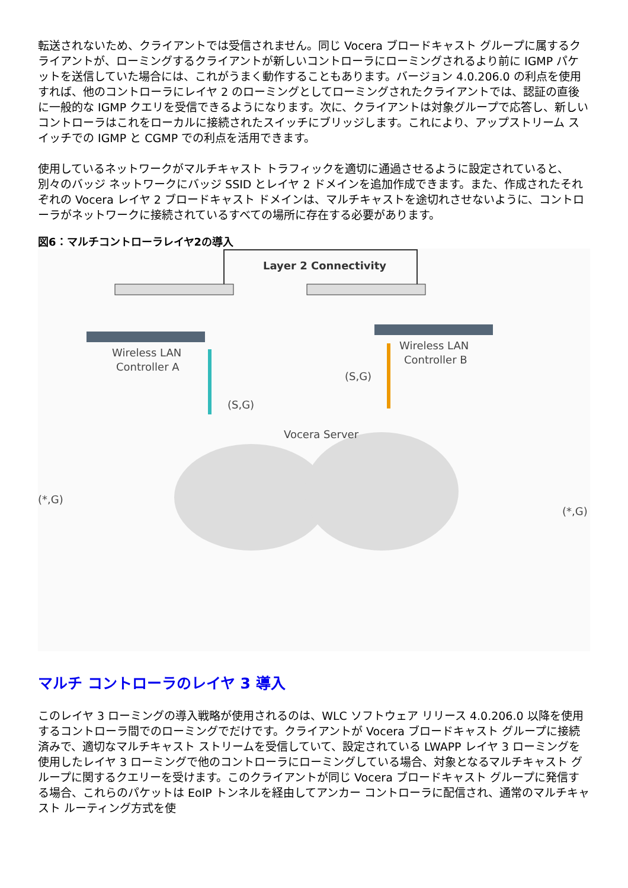転送されないため、クライアントでは受信されません。同じ Vocera ブロードキャスト グループに属するクライアントが、ローミングするクライアントが新しいコントローラにローミングされるより前に IGMP パケットを送信していた場合には、これがうまく動作することもあります。バージョン 4.0.206.0 の利点を使用すれば、他のコントローラにレイヤ 2 のローミングとしてローミングされたクライアントでは、認証の直後に一般的な IGMP クエリを受信できるようになります。次に、クライアントは対象グループで応答し、新しいコントローラはこれをローカルに接続されたスイッチにブリッジします。これにより、アップストリーム スイッチでの IGMP と CGMP での利点を活用できます。
使用しているネットワークがマルチキャスト トラフィックを適切に通過させるように設定されていると、別々のバッジ ネットワークにバッジ SSID とレイヤ 2 ドメインを追加作成できます。また、作成されたそれぞれの Vocera レイヤ 2 ブロードキャスト ドメインは、マルチキャストを途切れさせないように、コントローラがネットワークに接続されているすべての場所に存在する必要があります。
図6：マルチコントローラレイヤ2の導入
Layer 2 Connectivity
Wireless LAN
Controller A
Wireless LAN
Controller B
(S,G)
(S,G)
(*,G)
(*,G)
Vocera Server
マルチ コントローラのレイヤ 3 導入
このレイヤ 3 ローミングの導入戦略が使用されるのは、WLC ソフトウェア リリース 4.0.206.0 以降を使用するコントローラ間でのローミングでだけです。クライアントが Vocera ブロードキャスト グループに接続済みで、適切なマルチキャスト ストリームを受信していて、設定されている LWAPP レイヤ 3 ローミングを使用したレイヤ 3 ローミングで他のコントローラにローミングしている場合、対象となるマルチキャスト グループに関するクエリーを受けます。このクライアントが同じ Vocera ブロードキャスト グループに発信する場合、これらのパケットは EoIP トンネルを経由してアンカー コントローラに配信され、通常のマルチキャスト ルーティング方式を使